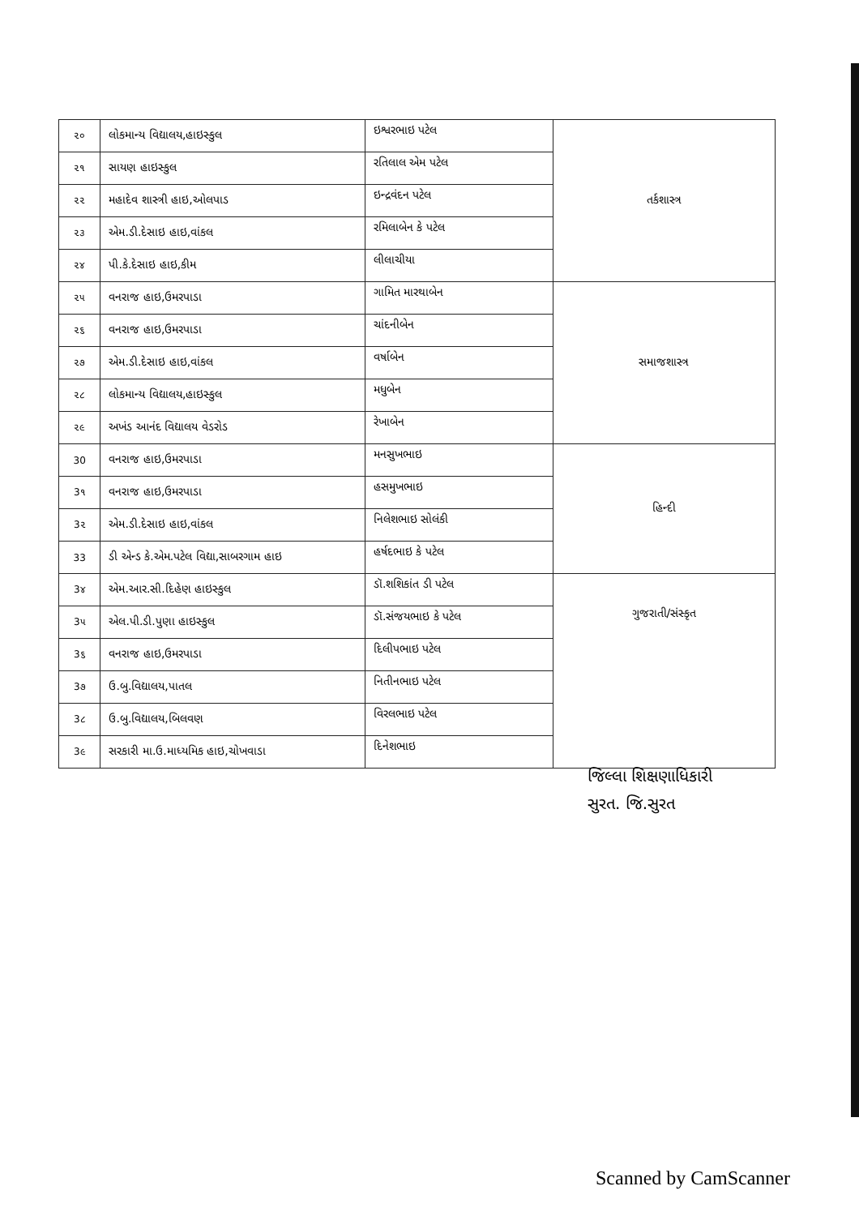| ૨૦ | લોકમાન્ય વિદ્યાલય,હાઇસ્કુલ | ઇશ્વરભાઇ પટેલ | તર્કશાસ્ત્ર |
| ૨૧ | સાયણ હાઇસ્કુલ | રતિલાલ એમ પટેલ | |
| ૨૨ | મહાદેવ શાસ્ત્રી હાઇ,ઓલપાડ | ઇન્દ્રવંદન પટેલ | |
| ૨૩ | એમ.ડી.દેસાઇ હાઇ,વાંકલ | રમિલાબેન કે પટેલ | |
| ૨૪ | પી.કે.દેસાઇ હાઇ,કીમ | લીલાચીયા | |
| ૨૫ | વનરાજ હાઇ,ઉમરપાડા | ગામિત મારથાબેન | સમાજશાસ્ત્ર |
| ૨૬ | વનરાજ હાઇ,ઉમરપાડા | ચાંદનીબેન | |
| ૨૭ | એમ.ડી.દેસાઇ હાઇ,વાંકલ | વર્ષાબેન | |
| ૨૮ | લોકમાન્ય વિદ્યાલય,હાઇસ્કુલ | મધુબેન | |
| ૨૯ | અખંડ આનંદ વિદ્યાલય વેડરોડ | રેખાબેન | |
| 30 | વનરાજ હાઇ,ઉમરપાડા | મનસુખભાઇ | હિન્દી |
| 3૧ | વનરાજ હાઇ,ઉમરપાડા | હસમુખભાઇ | |
| 3૨ | એમ.ડી.દેસાઇ હાઇ,વાંકલ | નિલેશભાઇ સોલંકી | |
| 33 | ડી એન્ડ કે.એમ.પટેલ વિદ્યા,સાબરગામ હાઇ | હર્ષદભાઇ કે પટેલ | |
| 3૪ | એમ.આર.સી.દિહેણ હાઇસ્કુલ | ડૉ.શશિકાંત ડી પટેલ | ગુજરાતી/સંસ્કૃત |
| 3૫ | એલ.પી.ડી.પુણા હાઇસ્કુલ | ડૉ.સંજયભાઇ કે પટેલ | |
| 3૬ | વનરાજ હાઇ,ઉમરપાડા | દિલીપભાઇ પટેલ | |
| 3૭ | ઉ.બુ.વિદ્યાલય,પાતલ | નિતીનભાઇ પટેલ | |
| 3૮ | ઉ.બુ.વિદ્યાલય,બિલવણ | વિરલભાઇ પટેલ | |
| 3૯ | સરકારી મા.ઉ.માધ્યમિક હાઇ,ચોખવાડા | દિનેશભાઇ | |
જિલ્લા શિક્ષણાધિકારી
સુરત. જિ.સુરત
Scanned by CamScanner